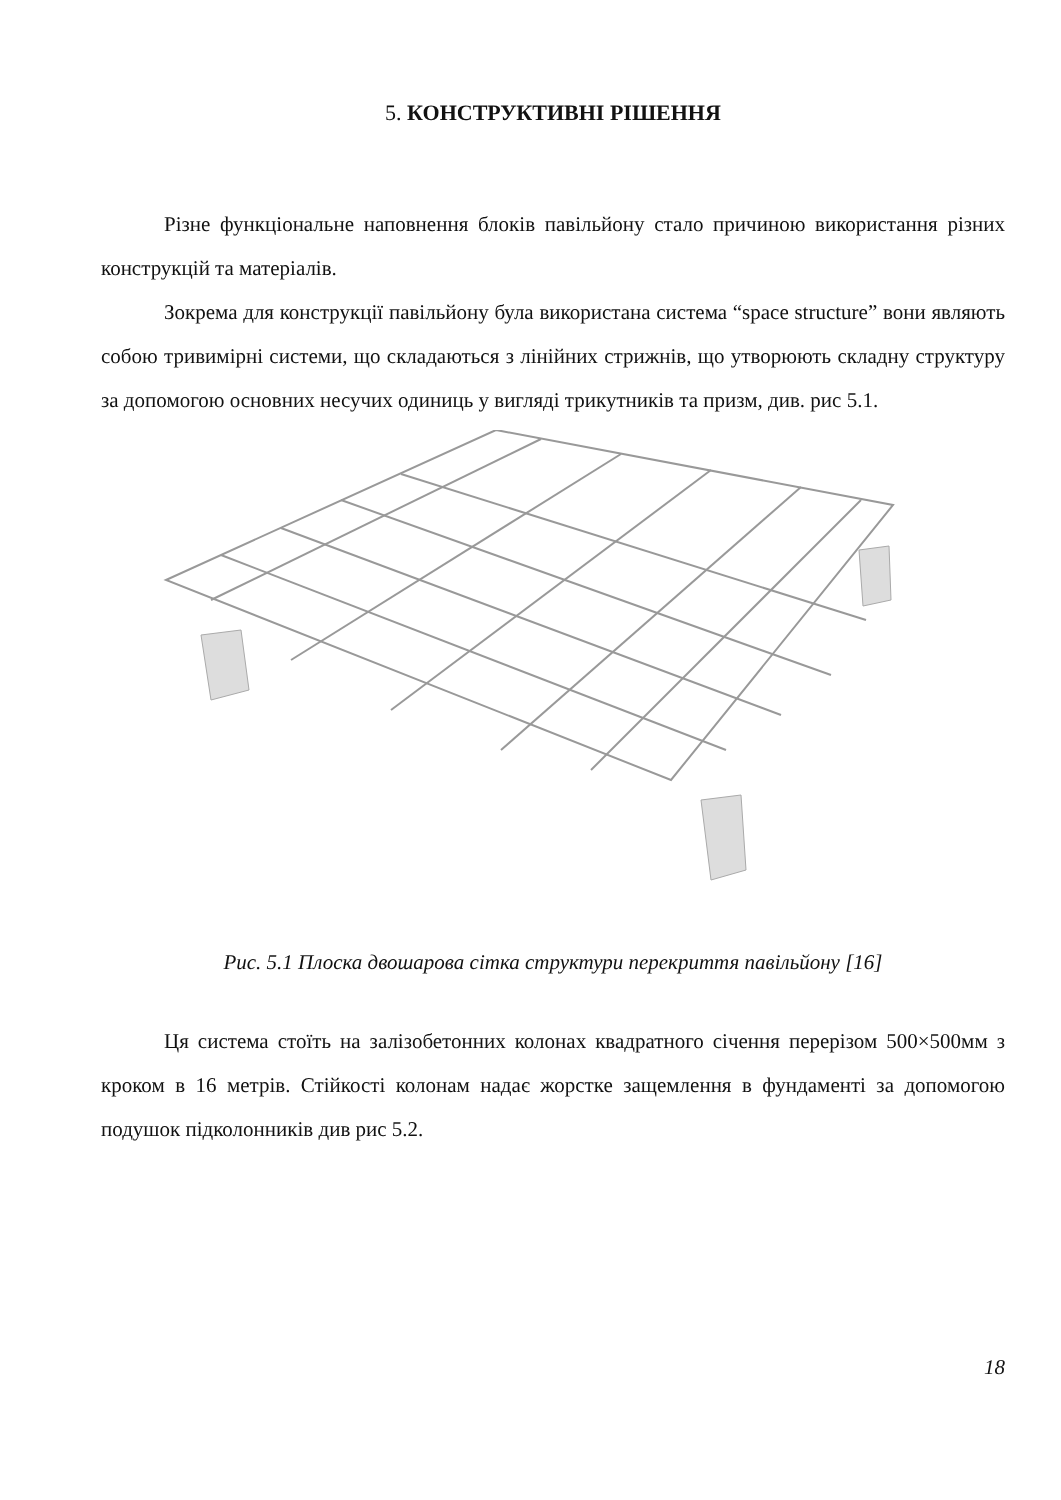5. КОНСТРУКТИВНІ РІШЕННЯ
Різне функціональне наповнення блоків павільйону стало причиною використання різних конструкцій та матеріалів.
Зокрема для конструкції павільйону була використана система “space structure” вони являють собою тривимірні системи, що складаються з лінійних стрижнів, що утворюють складну структуру за допомогою основних несучих одиниць у вигляді трикутників та призм, див. рис 5.1.
Рис. 5.1 Плоска двошарова сітка структури перекриття павільйону [16]
Ця система стоїть на залізобетонних колонах квадратного січення перерізом 500×500мм з кроком в 16 метрів. Стійкості колонам надає жорстке защемлення в фундаменті за допомогою подушок підколонників див рис 5.2.
18